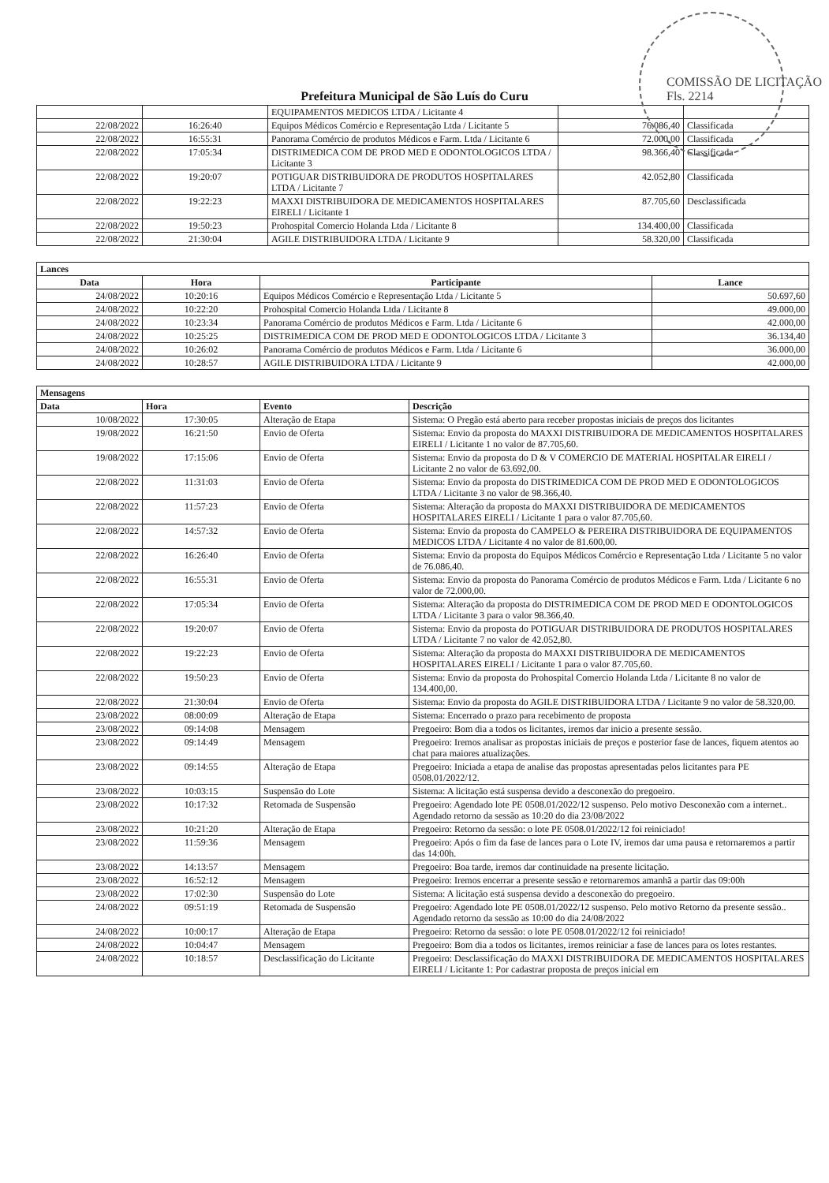COMISSÃO DE LICITAÇÃO Fls. 2214
Prefeitura Municipal de São Luís do Curu
| | | EQUIPAMENTOS MEDICOS LTDA / Licitante 4 | | |
| 22/08/2022 | 16:26:40 | Equipos Médicos Comércio e Representação Ltda / Licitante 5 | 76.086,40 | Classificada |
| 22/08/2022 | 16:55:31 | Panorama Comércio de produtos Médicos e Farm. Ltda / Licitante 6 | 72.000,00 | Classificada |
| 22/08/2022 | 17:05:34 | DISTRIMEDICA COM DE PROD MED E ODONTOLOGICOS LTDA / Licitante 3 | 98.366,40 | Classificada |
| 22/08/2022 | 19:20:07 | POTIGUAR DISTRIBUIDORA DE PRODUTOS HOSPITALARES LTDA / Licitante 7 | 42.052,80 | Classificada |
| 22/08/2022 | 19:22:23 | MAXXI DISTRIBUIDORA DE MEDICAMENTOS HOSPITALARES EIRELI / Licitante 1 | 87.705,60 | Desclassificada |
| 22/08/2022 | 19:50:23 | Prohospital Comercio Holanda Ltda / Licitante 8 | 134.400,00 | Classificada |
| 22/08/2022 | 21:30:04 | AGILE DISTRIBUIDORA LTDA / Licitante 9 | 58.320,00 | Classificada |
| Lances | | | |
| --- | --- | --- | --- |
| Data | Hora | Participante | Lance |
| 24/08/2022 | 10:20:16 | Equipos Médicos Comércio e Representação Ltda / Licitante 5 | 50.697,60 |
| 24/08/2022 | 10:22:20 | Prohospital Comercio Holanda Ltda / Licitante 8 | 49.000,00 |
| 24/08/2022 | 10:23:34 | Panorama Comércio de produtos Médicos e Farm. Ltda / Licitante 6 | 42.000,00 |
| 24/08/2022 | 10:25:25 | DISTRIMEDICA COM DE PROD MED E ODONTOLOGICOS LTDA / Licitante 3 | 36.134,40 |
| 24/08/2022 | 10:26:02 | Panorama Comércio de produtos Médicos e Farm. Ltda / Licitante 6 | 36.000,00 |
| 24/08/2022 | 10:28:57 | AGILE DISTRIBUIDORA LTDA / Licitante 9 | 42.000,00 |
| Mensagens | | | |
| --- | --- | --- | --- |
| Data | Hora | Evento | Descrição |
| 10/08/2022 | 17:30:05 | Alteração de Etapa | Sistema: O Pregão está aberto para receber propostas iniciais de preços dos licitantes |
| 19/08/2022 | 16:21:50 | Envio de Oferta | Sistema: Envio da proposta do MAXXI DISTRIBUIDORA DE MEDICAMENTOS HOSPITALARES EIRELI / Licitante 1 no valor de 87.705,60. |
| 19/08/2022 | 17:15:06 | Envio de Oferta | Sistema: Envio da proposta do D & V COMERCIO DE MATERIAL HOSPITALAR EIRELI / Licitante 2 no valor de 63.692,00. |
| 22/08/2022 | 11:31:03 | Envio de Oferta | Sistema: Envio da proposta do DISTRIMEDICA COM DE PROD MED E ODONTOLOGICOS LTDA / Licitante 3 no valor de 98.366,40. |
| 22/08/2022 | 11:57:23 | Envio de Oferta | Sistema: Alteração da proposta do MAXXI DISTRIBUIDORA DE MEDICAMENTOS HOSPITALARES EIRELI / Licitante 1 para o valor 87.705,60. |
| 22/08/2022 | 14:57:32 | Envio de Oferta | Sistema: Envio da proposta do CAMPELO & PEREIRA DISTRIBUIDORA DE EQUIPAMENTOS MEDICOS LTDA / Licitante 4 no valor de 81.600,00. |
| 22/08/2022 | 16:26:40 | Envio de Oferta | Sistema: Envio da proposta do Equipos Médicos Comércio e Representação Ltda / Licitante 5 no valor de 76.086,40. |
| 22/08/2022 | 16:55:31 | Envio de Oferta | Sistema: Envio da proposta do Panorama Comércio de produtos Médicos e Farm. Ltda / Licitante 6 no valor de 72.000,00. |
| 22/08/2022 | 17:05:34 | Envio de Oferta | Sistema: Alteração da proposta do DISTRIMEDICA COM DE PROD MED E ODONTOLOGICOS LTDA / Licitante 3 para o valor 98.366,40. |
| 22/08/2022 | 19:20:07 | Envio de Oferta | Sistema: Envio da proposta do POTIGUAR DISTRIBUIDORA DE PRODUTOS HOSPITALARES LTDA / Licitante 7 no valor de 42.052,80. |
| 22/08/2022 | 19:22:23 | Envio de Oferta | Sistema: Alteração da proposta do MAXXI DISTRIBUIDORA DE MEDICAMENTOS HOSPITALARES EIRELI / Licitante 1 para o valor 87.705,60. |
| 22/08/2022 | 19:50:23 | Envio de Oferta | Sistema: Envio da proposta do Prohospital Comercio Holanda Ltda / Licitante 8 no valor de 134.400,00. |
| 22/08/2022 | 21:30:04 | Envio de Oferta | Sistema: Envio da proposta do AGILE DISTRIBUIDORA LTDA / Licitante 9 no valor de 58.320,00. |
| 23/08/2022 | 08:00:09 | Alteração de Etapa | Sistema: Encerrado o prazo para recebimento de proposta |
| 23/08/2022 | 09:14:08 | Mensagem | Pregoeiro: Bom dia a todos os licitantes, iremos dar inicio a presente sessão. |
| 23/08/2022 | 09:14:49 | Mensagem | Pregoeiro: Iremos analisar as propostas iniciais de preços e posterior fase de lances, fiquem atentos ao chat para maiores atualizações. |
| 23/08/2022 | 09:14:55 | Alteração de Etapa | Pregoeiro: Iniciada a etapa de analise das propostas apresentadas pelos licitantes para PE 0508.01/2022/12. |
| 23/08/2022 | 10:03:15 | Suspensão do Lote | Sistema: A licitação está suspensa devido a desconexão do pregoeiro. |
| 23/08/2022 | 10:17:32 | Retomada de Suspensão | Pregoeiro: Agendado lote PE 0508.01/2022/12 suspenso. Pelo motivo Desconexão com a internet.. Agendado retorno da sessão as 10:20 do dia 23/08/2022 |
| 23/08/2022 | 10:21:20 | Alteração de Etapa | Pregoeiro: Retorno da sessão: o lote PE 0508.01/2022/12 foi reiniciado! |
| 23/08/2022 | 11:59:36 | Mensagem | Pregoeiro: Após o fim da fase de lances para o Lote IV, iremos dar uma pausa e retornaremos a partir das 14:00h. |
| 23/08/2022 | 14:13:57 | Mensagem | Pregoeiro: Boa tarde, iremos dar continuidade na presente licitação. |
| 23/08/2022 | 16:52:12 | Mensagem | Pregoeiro: Iremos encerrar a presente sessão e retornaremos amanhã a partir das 09:00h |
| 23/08/2022 | 17:02:30 | Suspensão do Lote | Sistema: A licitação está suspensa devido a desconexão do pregoeiro. |
| 24/08/2022 | 09:51:19 | Retomada de Suspensão | Pregoeiro: Agendado lote PE 0508.01/2022/12 suspenso. Pelo motivo Retorno da presente sessão.. Agendado retorno da sessão as 10:00 do dia 24/08/2022 |
| 24/08/2022 | 10:00:17 | Alteração de Etapa | Pregoeiro: Retorno da sessão: o lote PE 0508.01/2022/12 foi reiniciado! |
| 24/08/2022 | 10:04:47 | Mensagem | Pregoeiro: Bom dia a todos os licitantes, iremos reiniciar a fase de lances para os lotes restantes. |
| 24/08/2022 | 10:18:57 | Desclassificação do Licitante | Pregoeiro: Desclassificação do MAXXI DISTRIBUIDORA DE MEDICAMENTOS HOSPITALARES EIRELI / Licitante 1: Por cadastrar proposta de preços inicial em |